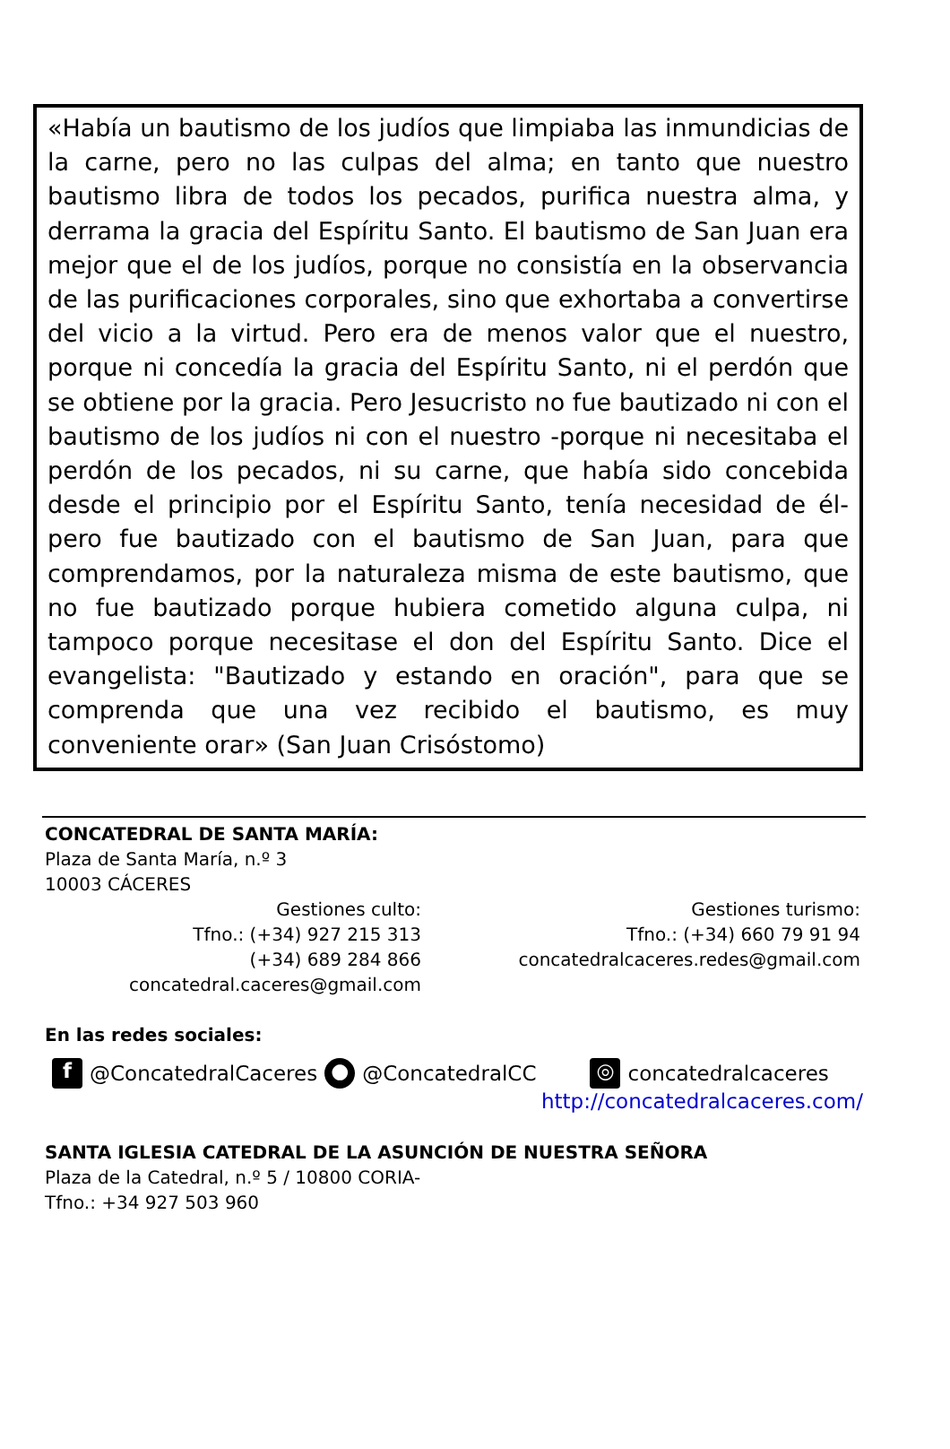«Había un bautismo de los judíos que limpiaba las inmundicias de la carne, pero no las culpas del alma; en tanto que nuestro bautismo libra de todos los pecados, purifica nuestra alma, y derrama la gracia del Espíritu Santo. El bautismo de San Juan era mejor que el de los judíos, porque no consistía en la observancia de las purificaciones corporales, sino que exhortaba a convertirse del vicio a la virtud. Pero era de menos valor que el nuestro, porque ni concedía la gracia del Espíritu Santo, ni el perdón que se obtiene por la gracia. Pero Jesucristo no fue bautizado ni con el bautismo de los judíos ni con el nuestro -porque ni necesitaba el perdón de los pecados, ni su carne, que había sido concebida desde el principio por el Espíritu Santo, tenía necesidad de él- pero fue bautizado con el bautismo de San Juan, para que comprendamos, por la naturaleza misma de este bautismo, que no fue bautizado porque hubiera cometido alguna culpa, ni tampoco porque necesitase el don del Espíritu Santo. Dice el evangelista: "Bautizado y estando en oración", para que se comprenda que una vez recibido el bautismo, es muy conveniente orar» (San Juan Crisóstomo)
CONCATEDRAL DE SANTA MARÍA:
Plaza de Santa María, n.º 3
10003 CÁCERES
Gestiones culto:
Tfno.: (+34) 927 215 313
(+34) 689 284 866
concatedral.caceres@gmail.com
Gestiones turismo:
Tfno.: (+34) 660 79 91 94
concatedralcaceres.redes@gmail.com
En las redes sociales:
f @ConcatedralCaceres ● @ConcatedralCC ◎ concatedralcaceres
http://concatedralcaceres.com/
SANTA IGLESIA CATEDRAL DE LA ASUNCIÓN DE NUESTRA SEÑORA
Plaza de la Catedral, n.º 5 / 10800 CORIA-
Tfno.: +34 927 503 960